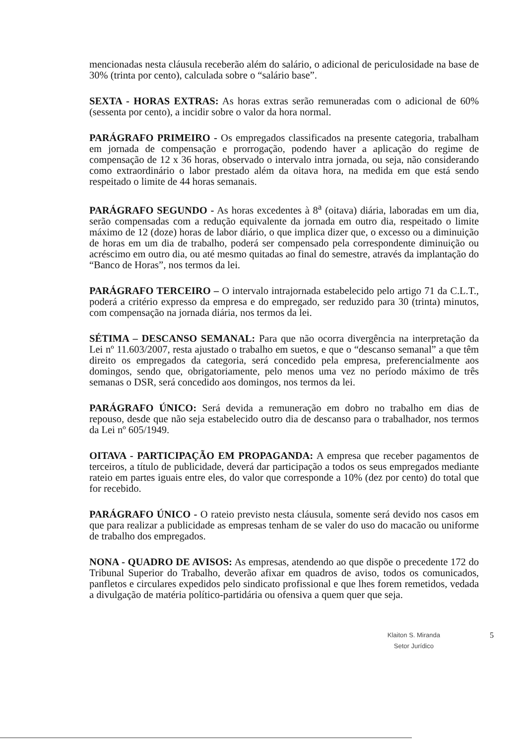mencionadas nesta cláusula receberão além do salário, o adicional de periculosidade na base de 30% (trinta por cento), calculada sobre o “salário base”.
SEXTA - HORAS EXTRAS: As horas extras serão remuneradas com o adicional de 60% (sessenta por cento), a incidir sobre o valor da hora normal.
PARÁGRAFO PRIMEIRO - Os empregados classificados na presente categoria, trabalham em jornada de compensação e prorrogação, podendo haver a aplicação do regime de compensação de 12 x 36 horas, observado o intervalo intra jornada, ou seja, não considerando como extraordinário o labor prestado além da oitava hora, na medida em que está sendo respeitado o limite de 44 horas semanais.
PARÁGRAFO SEGUNDO - As horas excedentes à 8<sup>a</sup> (oitava) diária, laboradas em um dia, serão compensadas com a redução equivalente da jornada em outro dia, respeitado o limite máximo de 12 (doze) horas de labor diário, o que implica dizer que, o excesso ou a diminuição de horas em um dia de trabalho, poderá ser compensado pela correspondente diminuição ou acréscimo em outro dia, ou até mesmo quitadas ao final do semestre, através da implantação do “Banco de Horas”, nos termos da lei.
PARÁGRAFO TERCEIRO – O intervalo intrajornada estabelecido pelo artigo 71 da C.L.T., poderá a critério expresso da empresa e do empregado, ser reduzido para 30 (trinta) minutos, com compensação na jornada diária, nos termos da lei.
SÉTIMA – DESCANSO SEMANAL: Para que não ocorra divergência na interpretação da Lei nº 11.603/2007, resta ajustado o trabalho em suetos, e que o “descanso semanal” a que têm direito os empregados da categoria, será concedido pela empresa, preferencialmente aos domingos, sendo que, obrigatoriamente, pelo menos uma vez no período máximo de três semanas o DSR, será concedido aos domingos, nos termos da lei.
PARÁGRAFO ÚNICO: Será devida a remuneração em dobro no trabalho em dias de repouso, desde que não seja estabelecido outro dia de descanso para o trabalhador, nos termos da Lei nº 605/1949.
OITAVA - PARTICIPAÇÃO EM PROPAGANDA: A empresa que receber pagamentos de terceiros, a título de publicidade, deverá dar participação a todos os seus empregados mediante rateio em partes iguais entre eles, do valor que corresponde a 10% (dez por cento) do total que for recebido.
PARÁGRAFO ÚNICO - O rateio previsto nesta cláusula, somente será devido nos casos em que para realizar a publicidade as empresas tenham de se valer do uso do macacão ou uniforme de trabalho dos empregados.
NONA - QUADRO DE AVISOS: As empresas, atendendo ao que dispõe o precedente 172 do Tribunal Superior do Trabalho, deverão afixar em quadros de aviso, todos os comunicados, panfletos e circulares expedidos pelo sindicato profissional e que lhes forem remetidos, vedada a divulgação de matéria político-partidária ou ofensiva a quem quer que seja.
Klaiton S. Miranda
Setor Jurídico
5